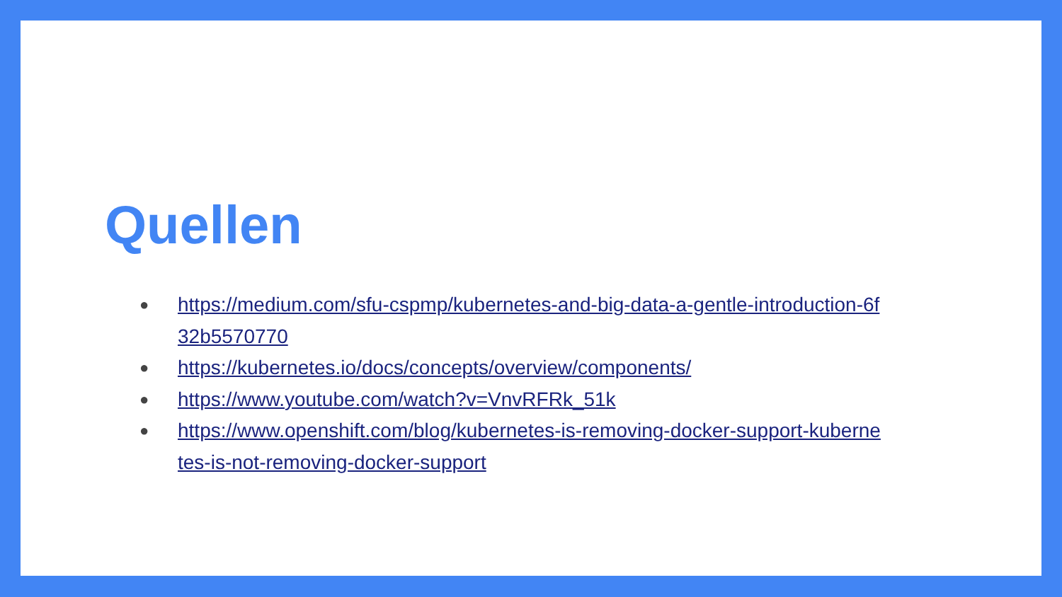Quellen
● https://medium.com/sfu-cspmp/kubernetes-and-big-data-a-gentle-introduction-6f32b5570770
● https://kubernetes.io/docs/concepts/overview/components/
● https://www.youtube.com/watch?v=VnvRFRk_51k
● https://www.openshift.com/blog/kubernetes-is-removing-docker-support-kubernetes-is-not-removing-docker-support